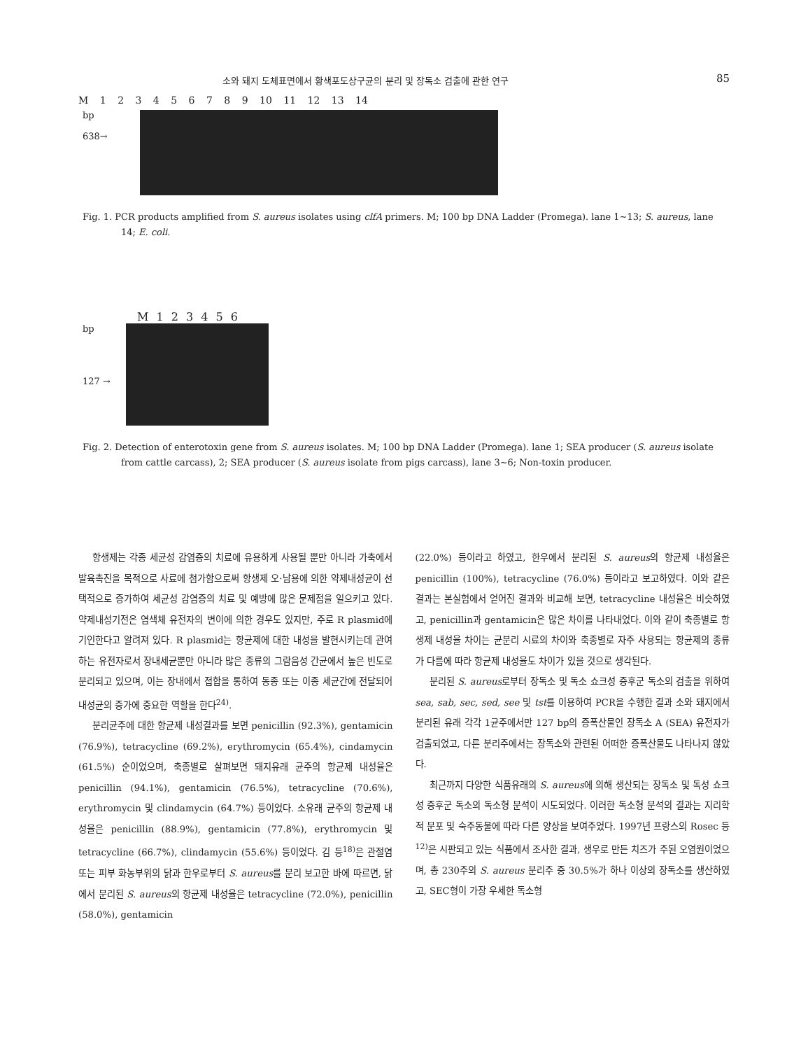소와 돼지 도체표면에서 황색포도상구균의 분리 및 장독소 검출에 관한 연구 85
M 1 2 3 4 5 6 7 8 9 10 11 12 13 14
bp
638→
Fig. 1. PCR products amplified from S. aureus isolates using clfA primers. M; 100 bp DNA Ladder (Promega). lane 1~13; S. aureus, lane 14; E. coli.
M 1 2 3 4 5 6
bp
127 →
Fig. 2. Detection of enterotoxin gene from S. aureus isolates. M; 100 bp DNA Ladder (Promega). lane 1; SEA producer (S. aureus isolate from cattle carcass), 2; SEA producer (S. aureus isolate from pigs carcass), lane 3~6; Non-toxin producer.
항생제는 각종 세균성 감염증의 치료에 유용하게 사용될 뿐만 아니라 가축에서 발육촉진을 목적으로 사료에 첨가함으로써 항생제 오·남용에 의한 약제내성균이 선택적으로 증가하여 세균성 감염증의 치료 및 예방에 많은 문제점을 일으키고 있다. 약제내성기전은 염색체 유전자의 변이에 의한 경우도 있지만, 주로 R plasmid에 기인한다고 알려져 있다. R plasmid는 항균제에 대한 내성을 발현시키는데 관여하는 유전자로서 장내세균뿐만 아니라 많은 종류의 그람음성 간균에서 높은 빈도로 분리되고 있으며, 이는 장내에서 접합을 통하여 동종 또는 이종 세균간에 전달되어 내성균의 증가에 중요한 역할을 한다<sup>24)</sup>.
분리균주에 대한 항균제 내성결과를 보면 penicillin (92.3%), gentamicin (76.9%), tetracycline (69.2%), erythromycin (65.4%), cindamycin (61.5%) 순이었으며, 축종별로 살펴보면 돼지유래 균주의 항균제 내성율은 penicillin (94.1%), gentamicin (76.5%), tetracycline (70.6%), erythromycin 및 clindamycin (64.7%) 등이었다. 소유래 균주의 항균제 내성율은 penicillin (88.9%), gentamicin (77.8%), erythromycin 및 tetracycline (66.7%), clindamycin (55.6%) 등이었다. 김 등<sup>18)</sup>은 관절염 또는 피부 화농부위의 닭과 한우로부터 S. aureus를 분리 보고한 바에 따르면, 닭에서 분리된 S. aureus의 항균제 내성율은 tetracycline (72.0%), penicillin (58.0%), gentamicin
(22.0%) 등이라고 하였고, 한우에서 분리된 S. aureus의 항균제 내성율은 penicillin (100%), tetracycline (76.0%) 등이라고 보고하였다. 이와 같은 결과는 본실험에서 얻어진 결과와 비교해 보면, tetracycline 내성율은 비슷하였고, penicillin과 gentamicin은 많은 차이를 나타내었다. 이와 같이 축종별로 항생제 내성율 차이는 균분리 시료의 차이와 축종별로 자주 사용되는 항균제의 종류가 다름에 따라 항균제 내성율도 차이가 있을 것으로 생각된다.
분리된 S. aureus로부터 장독소 및 독소 쇼크성 증후군 독소의 검출을 위하여 sea, sab, sec, sed, see 및 tst를 이용하여 PCR을 수행한 결과 소와 돼지에서 분리된 유래 각각 1균주에서만 127 bp의 증폭산물인 장독소 A (SEA) 유전자가 검출되었고, 다른 분리주에서는 장독소와 관련된 어떠한 증폭산물도 나타나지 않았다.
최근까지 다양한 식품유래의 S. aureus에 의해 생산되는 장독소 및 독성 쇼크성 증후군 독소의 독소형 분석이 시도되었다. 이러한 독소형 분석의 결과는 지리학적 분포 및 숙주동물에 따라 다른 양상을 보여주었다. 1997년 프랑스의 Rosec 등<sup>12)</sup>은 시판되고 있는 식품에서 조사한 결과, 생우로 만든 치즈가 주된 오염원이었으며, 총 230주의 S. aureus 분리주 중 30.5%가 하나 이상의 장독소를 생산하였고, SEC형이 가장 우세한 독소형